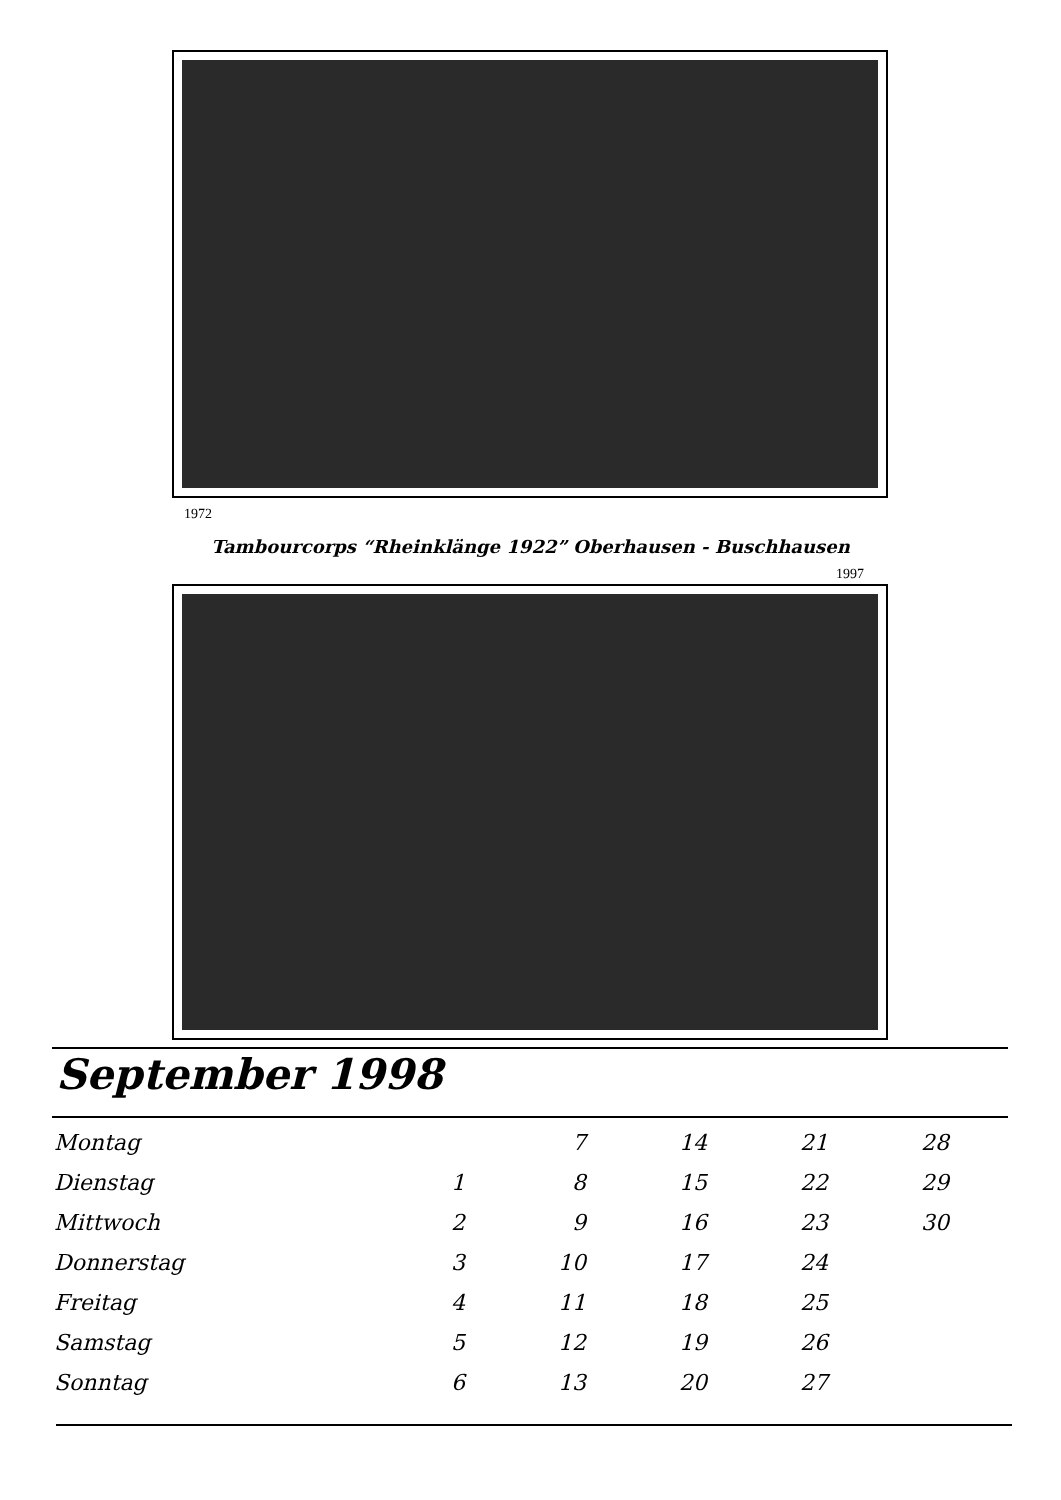1972
Tambourcorps “Rheinklänge 1922” Oberhausen - Buschhausen
1997
September 1998
| Montag | | 7 | 14 | 21 | 28 |
| Dienstag | 1 | 8 | 15 | 22 | 29 |
| Mittwoch | 2 | 9 | 16 | 23 | 30 |
| Donnerstag | 3 | 10 | 17 | 24 | |
| Freitag | 4 | 11 | 18 | 25 | |
| Samstag | 5 | 12 | 19 | 26 | |
| Sonntag | 6 | 13 | 20 | 27 | |